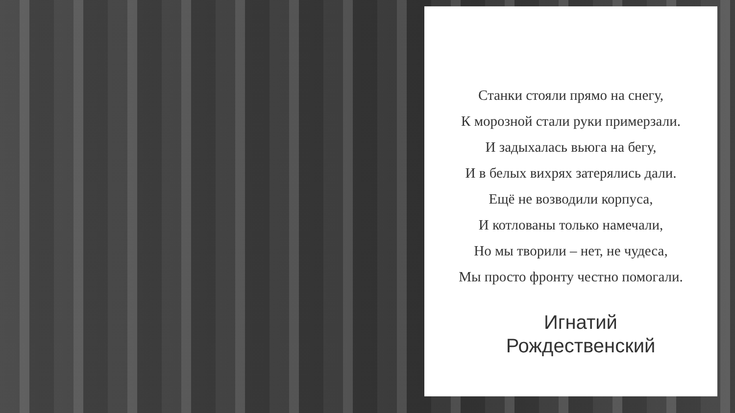Станки стояли прямо на снегу,
К морозной стали руки примерзали.
И задыхалась вьюга на бегу,
И в белых вихрях затерялись дали.
Ещё не возводили корпуса,
И котлованы только намечали,
Но мы творили – нет, не чудеса,
Мы просто фронту честно помогали.
Игнатий
Рождественский